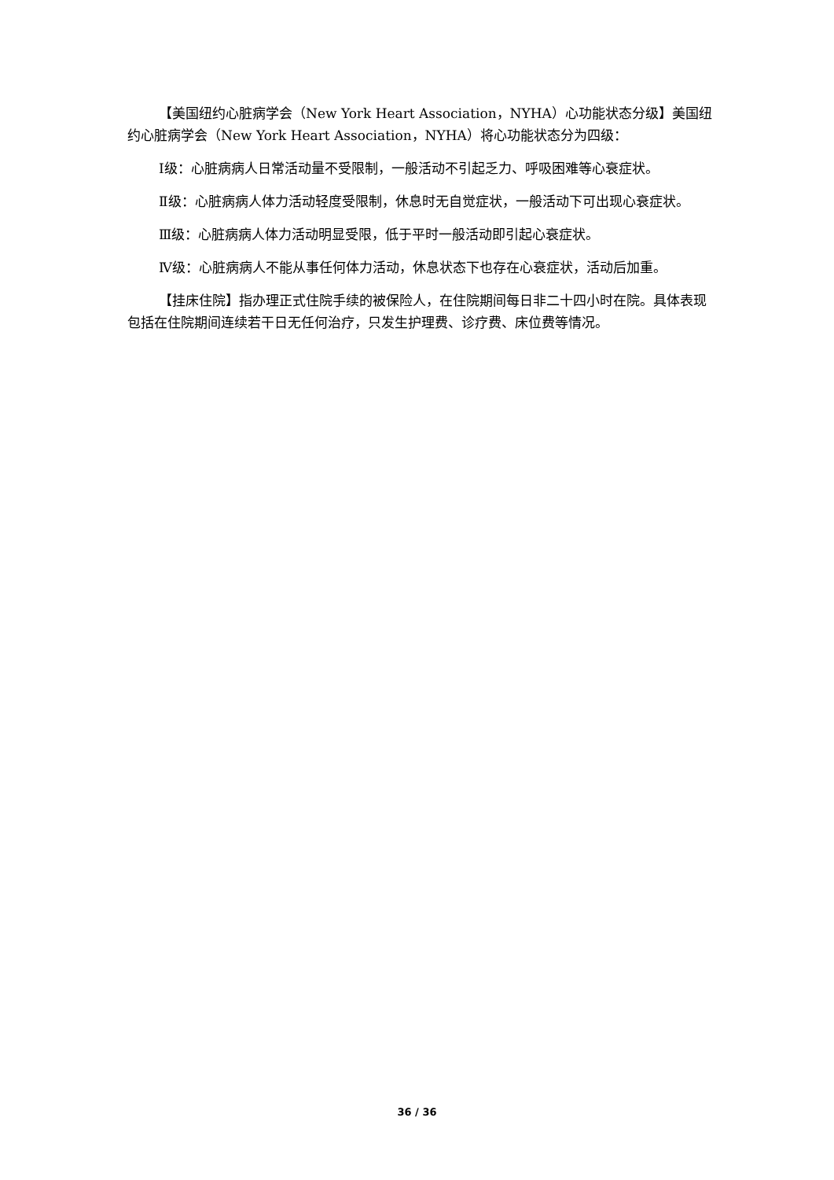【美国纽约心脏病学会（New York Heart Association，NYHA）心功能状态分级】美国纽约心脏病学会（New York Heart Association，NYHA）将心功能状态分为四级：
Ⅰ级：心脏病病人日常活动量不受限制，一般活动不引起乏力、呼吸困难等心衰症状。
Ⅱ级：心脏病病人体力活动轻度受限制，休息时无自觉症状，一般活动下可出现心衰症状。
Ⅲ级：心脏病病人体力活动明显受限，低于平时一般活动即引起心衰症状。
Ⅳ级：心脏病病人不能从事任何体力活动，休息状态下也存在心衰症状，活动后加重。
【挂床住院】指办理正式住院手续的被保险人，在住院期间每日非二十四小时在院。具体表现包括在住院期间连续若干日无任何治疗，只发生护理费、诊疗费、床位费等情况。
36 / 36